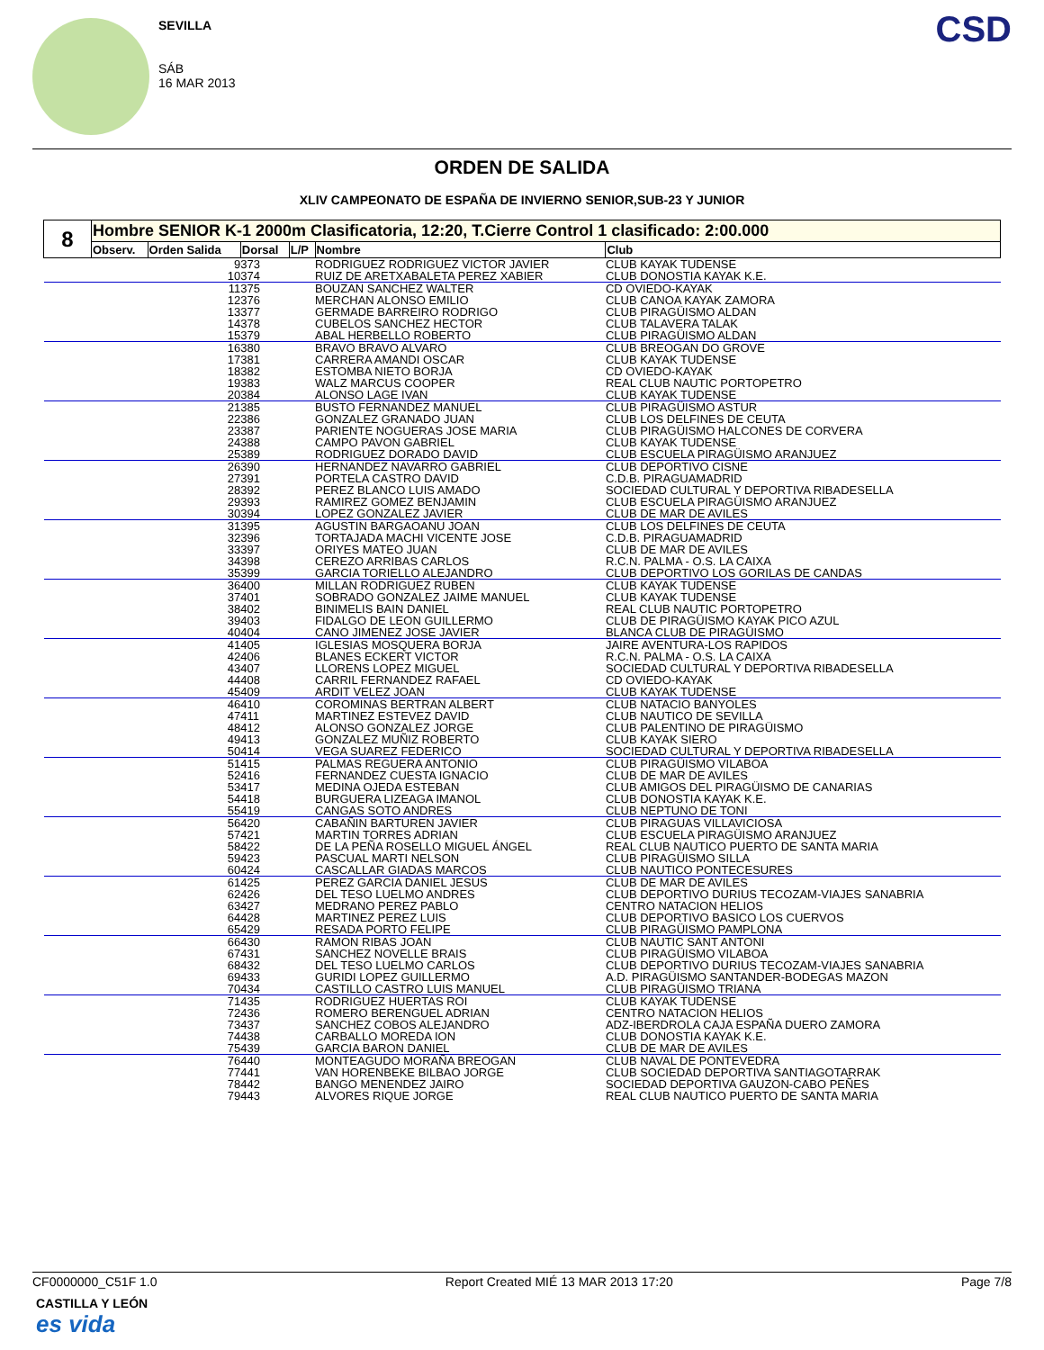SEVILLA
SÁB
16 MAR 2013
CSD
ORDEN DE SALIDA
XLIV CAMPEONATO DE ESPAÑA DE INVIERNO SENIOR,SUB-23 Y JUNIOR
| 8 | Hombre SENIOR K-1 2000m Clasificatoria, 12:20, T.Cierre Control 1 clasificado: 2:00.000 | | | | | |
| | Observ. | Orden Salida | Dorsal | L/P | Nombre | Club |
| | | 9 | 373 | | RODRIGUEZ RODRIGUEZ VICTOR JAVIER | CLUB KAYAK TUDENSE |
| | | 10 | 374 | | RUIZ DE ARETXABALETA PEREZ XABIER | CLUB DONOSTIA KAYAK K.E. |
| | | 11 | 375 | | BOUZAN SANCHEZ WALTER | CD OVIEDO-KAYAK |
| | | 12 | 376 | | MERCHAN ALONSO EMILIO | CLUB CANOA KAYAK ZAMORA |
| | | 13 | 377 | | GERMADE BARREIRO RODRIGO | CLUB PIRAGÜISMO ALDAN |
| | | 14 | 378 | | CUBELOS SANCHEZ HECTOR | CLUB TALAVERA TALAK |
| | | 15 | 379 | | ABAL HERBELLO ROBERTO | CLUB PIRAGÜISMO ALDAN |
| | | 16 | 380 | | BRAVO BRAVO ALVARO | CLUB BREOGAN DO GROVE |
| | | 17 | 381 | | CARRERA AMANDI OSCAR | CLUB KAYAK TUDENSE |
| | | 18 | 382 | | ESTOMBA NIETO BORJA | CD OVIEDO-KAYAK |
| | | 19 | 383 | | WALZ MARCUS COOPER | REAL CLUB NAUTIC PORTOPETRO |
| | | 20 | 384 | | ALONSO LAGE IVAN | CLUB KAYAK TUDENSE |
| | | 21 | 385 | | BUSTO FERNANDEZ MANUEL | CLUB PIRAGÜISMO ASTUR |
| | | 22 | 386 | | GONZALEZ GRANADO JUAN | CLUB LOS DELFINES DE CEUTA |
| | | 23 | 387 | | PARIENTE NOGUERAS JOSE MARIA | CLUB PIRAGÜISMO HALCONES DE CORVERA |
| | | 24 | 388 | | CAMPO PAVON GABRIEL | CLUB KAYAK TUDENSE |
| | | 25 | 389 | | RODRIGUEZ DORADO DAVID | CLUB ESCUELA PIRAGÜISMO ARANJUEZ |
| | | 26 | 390 | | HERNANDEZ NAVARRO GABRIEL | CLUB DEPORTIVO CISNE |
| | | 27 | 391 | | PORTELA CASTRO DAVID | C.D.B. PIRAGUAMADRID |
| | | 28 | 392 | | PEREZ BLANCO LUIS AMADO | SOCIEDAD CULTURAL Y DEPORTIVA RIBADESELLA |
| | | 29 | 393 | | RAMIREZ GOMEZ BENJAMIN | CLUB ESCUELA PIRAGÜISMO ARANJUEZ |
| | | 30 | 394 | | LOPEZ GONZALEZ JAVIER | CLUB DE MAR DE AVILES |
| | | 31 | 395 | | AGUSTIN BARGAOANU JOAN | CLUB LOS DELFINES DE CEUTA |
| | | 32 | 396 | | TORTAJADA MACHI VICENTE JOSE | C.D.B. PIRAGUAMADRID |
| | | 33 | 397 | | ORIYES MATEO JUAN | CLUB DE MAR DE AVILES |
| | | 34 | 398 | | CEREZO ARRIBAS CARLOS | R.C.N. PALMA - O.S. LA CAIXA |
| | | 35 | 399 | | GARCIA TORIELLO ALEJANDRO | CLUB DEPORTIVO LOS GORILAS DE CANDAS |
| | | 36 | 400 | | MILLAN RODRIGUEZ RUBEN | CLUB KAYAK TUDENSE |
| | | 37 | 401 | | SOBRADO GONZALEZ JAIME MANUEL | CLUB KAYAK TUDENSE |
| | | 38 | 402 | | BINIMELIS BAIN DANIEL | REAL CLUB NAUTIC PORTOPETRO |
| | | 39 | 403 | | FIDALGO DE LEON GUILLERMO | CLUB DE PIRAGÜISMO KAYAK PICO AZUL |
| | | 40 | 404 | | CANO JIMENEZ JOSE JAVIER | BLANCA CLUB DE PIRAGÜISMO |
| | | 41 | 405 | | IGLESIAS MOSQUERA BORJA | JAIRE AVENTURA-LOS RAPIDOS |
| | | 42 | 406 | | BLANES ECKERT VICTOR | R.C.N. PALMA - O.S. LA CAIXA |
| | | 43 | 407 | | LLORENS LOPEZ MIGUEL | SOCIEDAD CULTURAL Y DEPORTIVA RIBADESELLA |
| | | 44 | 408 | | CARRIL FERNANDEZ RAFAEL | CD OVIEDO-KAYAK |
| | | 45 | 409 | | ARDIT VELEZ JOAN | CLUB KAYAK TUDENSE |
| | | 46 | 410 | | COROMINAS BERTRAN ALBERT | CLUB NATACIO BANYOLES |
| | | 47 | 411 | | MARTINEZ ESTEVEZ DAVID | CLUB NAUTICO DE SEVILLA |
| | | 48 | 412 | | ALONSO GONZALEZ JORGE | CLUB PALENTINO DE PIRAGÜISMO |
| | | 49 | 413 | | GONZALEZ MUÑIZ ROBERTO | CLUB KAYAK SIERO |
| | | 50 | 414 | | VEGA SUAREZ FEDERICO | SOCIEDAD CULTURAL Y DEPORTIVA RIBADESELLA |
| | | 51 | 415 | | PALMAS REGUERA ANTONIO | CLUB PIRAGÜISMO VILABOA |
| | | 52 | 416 | | FERNANDEZ CUESTA IGNACIO | CLUB DE MAR DE AVILES |
| | | 53 | 417 | | MEDINA OJEDA ESTEBAN | CLUB AMIGOS DEL PIRAGÜISMO DE CANARIAS |
| | | 54 | 418 | | BURGUERA LIZEAGA IMANOL | CLUB DONOSTIA KAYAK K.E. |
| | | 55 | 419 | | CANGAS SOTO ANDRES | CLUB NEPTUNO DE TONI |
| | | 56 | 420 | | CABAÑIN BARTUREN JAVIER | CLUB PIRAGUAS VILLAVICIOSA |
| | | 57 | 421 | | MARTIN TORRES ADRIAN | CLUB ESCUELA PIRAGÜISMO ARANJUEZ |
| | | 58 | 422 | | DE LA PEÑA ROSELLO MIGUEL ÁNGEL | REAL CLUB NAUTICO PUERTO DE SANTA MARIA |
| | | 59 | 423 | | PASCUAL MARTI NELSON | CLUB PIRAGÜISMO SILLA |
| | | 60 | 424 | | CASCALLAR GIADAS MARCOS | CLUB NAUTICO PONTECESURES |
| | | 61 | 425 | | PEREZ GARCIA DANIEL JESUS | CLUB DE MAR DE AVILES |
| | | 62 | 426 | | DEL TESO LUELMO ANDRES | CLUB DEPORTIVO DURIUS TECOZAM-VIAJES SANABRIA |
| | | 63 | 427 | | MEDRANO PEREZ PABLO | CENTRO NATACION HELIOS |
| | | 64 | 428 | | MARTINEZ PEREZ LUIS | CLUB DEPORTIVO BASICO LOS CUERVOS |
| | | 65 | 429 | | RESADA PORTO FELIPE | CLUB PIRAGÜISMO PAMPLONA |
| | | 66 | 430 | | RAMON RIBAS JOAN | CLUB NAUTIC SANT ANTONI |
| | | 67 | 431 | | SANCHEZ NOVELLE BRAIS | CLUB PIRAGÜISMO VILABOA |
| | | 68 | 432 | | DEL TESO LUELMO CARLOS | CLUB DEPORTIVO DURIUS TECOZAM-VIAJES SANABRIA |
| | | 69 | 433 | | GURIDI LOPEZ GUILLERMO | A.D. PIRAGÜISMO SANTANDER-BODEGAS MAZON |
| | | 70 | 434 | | CASTILLO CASTRO LUIS MANUEL | CLUB PIRAGÜISMO TRIANA |
| | | 71 | 435 | | RODRIGUEZ HUERTAS ROI | CLUB KAYAK TUDENSE |
| | | 72 | 436 | | ROMERO BERENGUEL ADRIAN | CENTRO NATACION HELIOS |
| | | 73 | 437 | | SANCHEZ COBOS ALEJANDRO | ADZ-IBERDROLA CAJA ESPAÑA DUERO ZAMORA |
| | | 74 | 438 | | CARBALLO MOREDA ION | CLUB DONOSTIA KAYAK K.E. |
| | | 75 | 439 | | GARCIA BARON DANIEL | CLUB DE MAR DE AVILES |
| | | 76 | 440 | | MONTEAGUDO MORAÑA BREOGAN | CLUB NAVAL DE PONTEVEDRA |
| | | 77 | 441 | | VAN HORENBEKE BILBAO JORGE | CLUB SOCIEDAD DEPORTIVA SANTIAGOTARRAK |
| | | 78 | 442 | | BANGO MENENDEZ JAIRO | SOCIEDAD DEPORTIVA GAUZON-CABO PEÑES |
| | | 79 | 443 | | ALVORES RIQUE JORGE | REAL CLUB NAUTICO PUERTO DE SANTA MARIA |
CF0000000_C51F 1.0 Report Created MIÉ 13 MAR 2013 17:20 Page 7/8
CASTILLA Y LEÓN
es vida